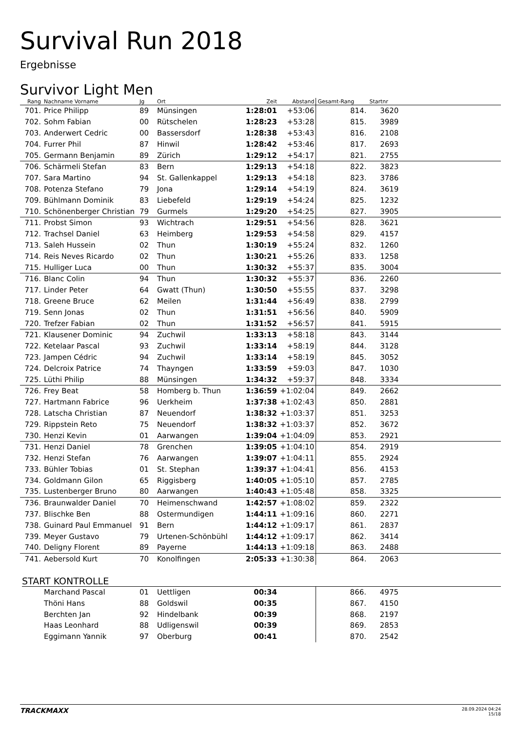Survival Run 2018
Ergebnisse
Survivor Light Men
| Rang | Nachname Vorname | Jg | Ort | Zeit | Abstand | Gesamt-Rang | Startnr | |
| --- | --- | --- | --- | --- | --- | --- | --- | --- |
| 701. | Price Philipp | 89 | Münsingen | 1:28:01 | +53:06 | 814. | 3620 | |
| 702. | Sohm Fabian | 00 | Rütschelen | 1:28:23 | +53:28 | 815. | 3989 | |
| 703. | Anderwert Cedric | 00 | Bassersdorf | 1:28:38 | +53:43 | 816. | 2108 | |
| 704. | Furrer Phil | 87 | Hinwil | 1:28:42 | +53:46 | 817. | 2693 | |
| 705. | Germann Benjamin | 89 | Zürich | 1:29:12 | +54:17 | 821. | 2755 | |
| 706. | Schärmeli Stefan | 83 | Bern | 1:29:13 | +54:18 | 822. | 3823 | |
| 707. | Sara Martino | 94 | St. Gallenkappel | 1:29:13 | +54:18 | 823. | 3786 | |
| 708. | Potenza Stefano | 79 | Jona | 1:29:14 | +54:19 | 824. | 3619 | |
| 709. | Bühlmann Dominik | 83 | Liebefeld | 1:29:19 | +54:24 | 825. | 1232 | |
| 710. | Schönenberger Christian | 79 | Gurmels | 1:29:20 | +54:25 | 827. | 3905 | |
| 711. | Probst Simon | 93 | Wichtrach | 1:29:51 | +54:56 | 828. | 3621 | |
| 712. | Trachsel Daniel | 63 | Heimberg | 1:29:53 | +54:58 | 829. | 4157 | |
| 713. | Saleh Hussein | 02 | Thun | 1:30:19 | +55:24 | 832. | 1260 | |
| 714. | Reis Neves Ricardo | 02 | Thun | 1:30:21 | +55:26 | 833. | 1258 | |
| 715. | Hulliger Luca | 00 | Thun | 1:30:32 | +55:37 | 835. | 3004 | |
| 716. | Blanc Colin | 94 | Thun | 1:30:32 | +55:37 | 836. | 2260 | |
| 717. | Linder Peter | 64 | Gwatt (Thun) | 1:30:50 | +55:55 | 837. | 3298 | |
| 718. | Greene Bruce | 62 | Meilen | 1:31:44 | +56:49 | 838. | 2799 | |
| 719. | Senn Jonas | 02 | Thun | 1:31:51 | +56:56 | 840. | 5909 | |
| 720. | Trefzer Fabian | 02 | Thun | 1:31:52 | +56:57 | 841. | 5915 | |
| 721. | Klausener Dominic | 94 | Zuchwil | 1:33:13 | +58:18 | 843. | 3144 | |
| 722. | Ketelaar Pascal | 93 | Zuchwil | 1:33:14 | +58:19 | 844. | 3128 | |
| 723. | Jampen Cédric | 94 | Zuchwil | 1:33:14 | +58:19 | 845. | 3052 | |
| 724. | Delcroix Patrice | 74 | Thayngen | 1:33:59 | +59:03 | 847. | 1030 | |
| 725. | Lüthi Philip | 88 | Münsingen | 1:34:32 | +59:37 | 848. | 3334 | |
| 726. | Frey Beat | 58 | Homberg b. Thun | 1:36:59 | +1:02:04 | 849. | 2662 | |
| 727. | Hartmann Fabrice | 96 | Uerkheim | 1:37:38 | +1:02:43 | 850. | 2881 | |
| 728. | Latscha Christian | 87 | Neuendorf | 1:38:32 | +1:03:37 | 851. | 3253 | |
| 729. | Rippstein Reto | 75 | Neuendorf | 1:38:32 | +1:03:37 | 852. | 3672 | |
| 730. | Henzi Kevin | 01 | Aarwangen | 1:39:04 | +1:04:09 | 853. | 2921 | |
| 731. | Henzi Daniel | 78 | Grenchen | 1:39:05 | +1:04:10 | 854. | 2919 | |
| 732. | Henzi Stefan | 76 | Aarwangen | 1:39:07 | +1:04:11 | 855. | 2924 | |
| 733. | Bühler Tobias | 01 | St. Stephan | 1:39:37 | +1:04:41 | 856. | 4153 | |
| 734. | Goldmann Gilon | 65 | Riggisberg | 1:40:05 | +1:05:10 | 857. | 2785 | |
| 735. | Lustenberger Bruno | 80 | Aarwangen | 1:40:43 | +1:05:48 | 858. | 3325 | |
| 736. | Braunwalder Daniel | 70 | Heimenschwand | 1:42:57 | +1:08:02 | 859. | 2322 | |
| 737. | Blischke Ben | 88 | Ostermundigen | 1:44:11 | +1:09:16 | 860. | 2271 | |
| 738. | Guinard Paul Emmanuel | 91 | Bern | 1:44:12 | +1:09:17 | 861. | 2837 | |
| 739. | Meyer Gustavo | 79 | Urtenen-Schönbühl | 1:44:12 | +1:09:17 | 862. | 3414 | |
| 740. | Deligny Florent | 89 | Payerne | 1:44:13 | +1:09:18 | 863. | 2488 | |
| 741. | Aebersold Kurt | 70 | Konolfingen | 2:05:33 | +1:30:38 | 864. | 2063 | |
START KONTROLLE
| | Marchand Pascal | 01 | Uettligen | 00:34 | | 866. | 4975 | |
| | Thöni Hans | 88 | Goldswil | 00:35 | | 867. | 4150 | |
| | Berchten Jan | 92 | Hindelbank | 00:39 | | 868. | 2197 | |
| | Haas Leonhard | 88 | Udligenswil | 00:39 | | 869. | 2853 | |
| | Eggimann Yannik | 97 | Oberburg | 00:41 | | 870. | 2542 | |
TRACKMAXX 28.09.2024 04:24
15/18